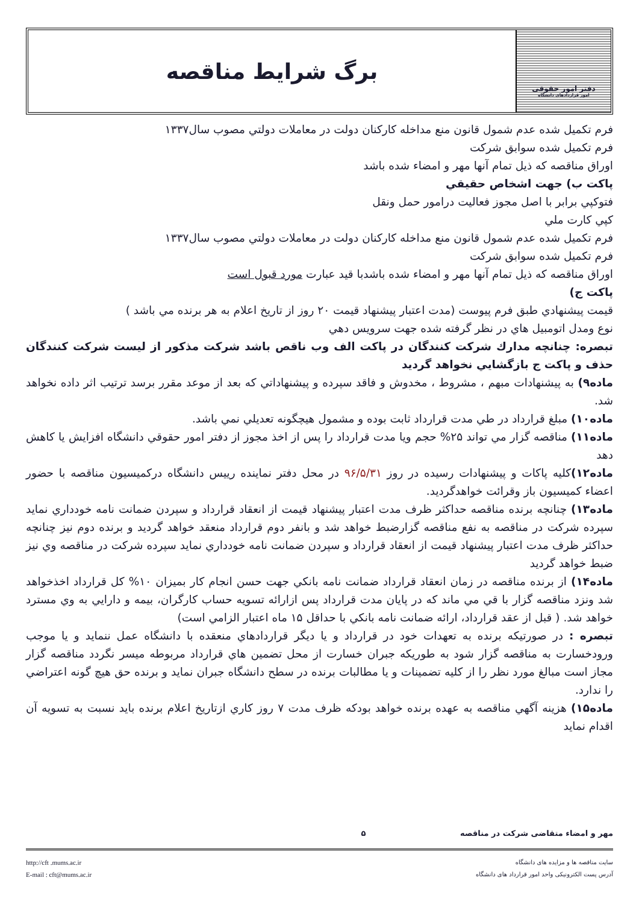دفتر امور حقوقی
امور قراردادهای دانشگاه
برگ شرایط مناقصه
فرم تكميل شده عدم شمول قانون منع مداخله كاركنان دولت در معاملات دولتي مصوب سال۱۳۳۷
فرم تكميل شده سوابق شركت
اوراق مناقصه كه ذيل تمام آنها مهر و امضاء شده باشد
پاكت ب) جهت اشخاص حقيقي
فتوكپي برابر با اصل مجوز فعاليت درامور حمل ونقل
كپي كارت ملي
فرم تكميل شده عدم شمول قانون منع مداخله كاركنان دولت در معاملات دولتي مصوب سال۱۳۳۷
فرم تكميل شده سوابق شركت
اوراق مناقصه كه ذيل تمام آنها مهر و امضاء شده باشدبا قيد عبارت مورد قبول است
پاكت ج)
قيمت پيشنهادي طبق فرم پيوست (مدت اعتبار پيشنهاد قيمت ۲۰ روز از تاريخ اعلام به هر برنده مي باشد )
نوع ومدل اتومبيل هاي در نظر گرفته شده جهت سرويس دهي
تبصره: چنانچه مدارك شركت كنندگان در پاكت الف وب ناقص باشد شركت مذكور از ليست شركت كنندگان حذف و پاكت ج بازگشايي نخواهد گرديد
ماده۹) به پيشنهادات مبهم ، مشروط ، مخدوش و فاقد سپرده و پيشنهاداتي كه بعد از موعد مقرر برسد ترتيب اثر داده نخواهد شد.
ماده۱۰) مبلغ قرارداد در طي مدت قرارداد ثابت بوده و مشمول هيچگونه تعديلي نمي باشد.
ماده۱۱) مناقصه گزار مي تواند ۲۵% حجم ويا مدت قرارداد را پس از اخذ مجوز از دفتر امور حقوقي دانشگاه افزايش يا كاهش دهد
ماده۱۲) كليه پاكات و پيشنهادات رسيده در روز ۹۶/۵/۳۱ در محل دفتر نماينده رييس دانشگاه دركميسيون مناقصه با حضور اعضاء كميسيون باز وقرائت خواهدگرديد.
ماده۱۳) چنانچه برنده مناقصه حداكثر ظرف مدت اعتبار پيشنهاد قيمت از انعقاد قرارداد و سپردن ضمانت نامه خودداري نمايد سپرده شركت در مناقصه به نفع مناقصه گزارضبط خواهد شد و بانفر دوم قرارداد منعقد خواهد گرديد و برنده دوم نيز چنانچه حداكثر ظرف مدت اعتبار پيشنهاد قيمت از انعقاد قرارداد و سپردن ضمانت نامه خودداري نمايد سپرده شركت در مناقصه وي نيز ضبط خواهد گرديد
ماده۱۴) از برنده مناقصه در زمان انعقاد قرارداد ضمانت نامه بانكي جهت حسن انجام كار بميزان ۱۰% كل قرارداد اخذخواهد شد ونزد مناقصه گزار با قي مي ماند كه در پايان مدت قرارداد پس ازارائه تسويه حساب كارگران، بيمه و دارايي به وي مسترد خواهد شد. ( قبل از عقد قرارداد، ارائه ضمانت نامه بانكي با حداقل ۱۵ ماه اعتبار الزامي است)
تبصره : در صورتيكه برنده به تعهدات خود در قرارداد و يا ديگر قراردادهاي منعقده با دانشگاه عمل ننمايد و يا موجب ورودخسارت به مناقصه گزار شود به طوريكه جبران خسارت از محل تضمين هاي قرارداد مربوطه ميسر نگردد مناقصه گزار مجاز است مبالغ مورد نظر را از كليه تضمينات و يا مطالبات برنده در سطح دانشگاه جبران نمايد و برنده حق هيچ گونه اعتراضي را ندارد.
ماده۱۵) هزينه آگهي مناقصه به عهده برنده خواهد بودكه ظرف مدت ۷ روز كاري ازتاريخ اعلام برنده بايد نسبت به تسويه آن اقدام نمايد
مهر و امضاء متقاضی شرکت در مناقصه ۵
سایت مناقصه ها و مزایده های دانشگاه
آدرس پست الکترونیکی واحد امور قرارداد های دانشگاه
http://cft .mums.ac.ir
E-mail : cft@mums.ac.ir